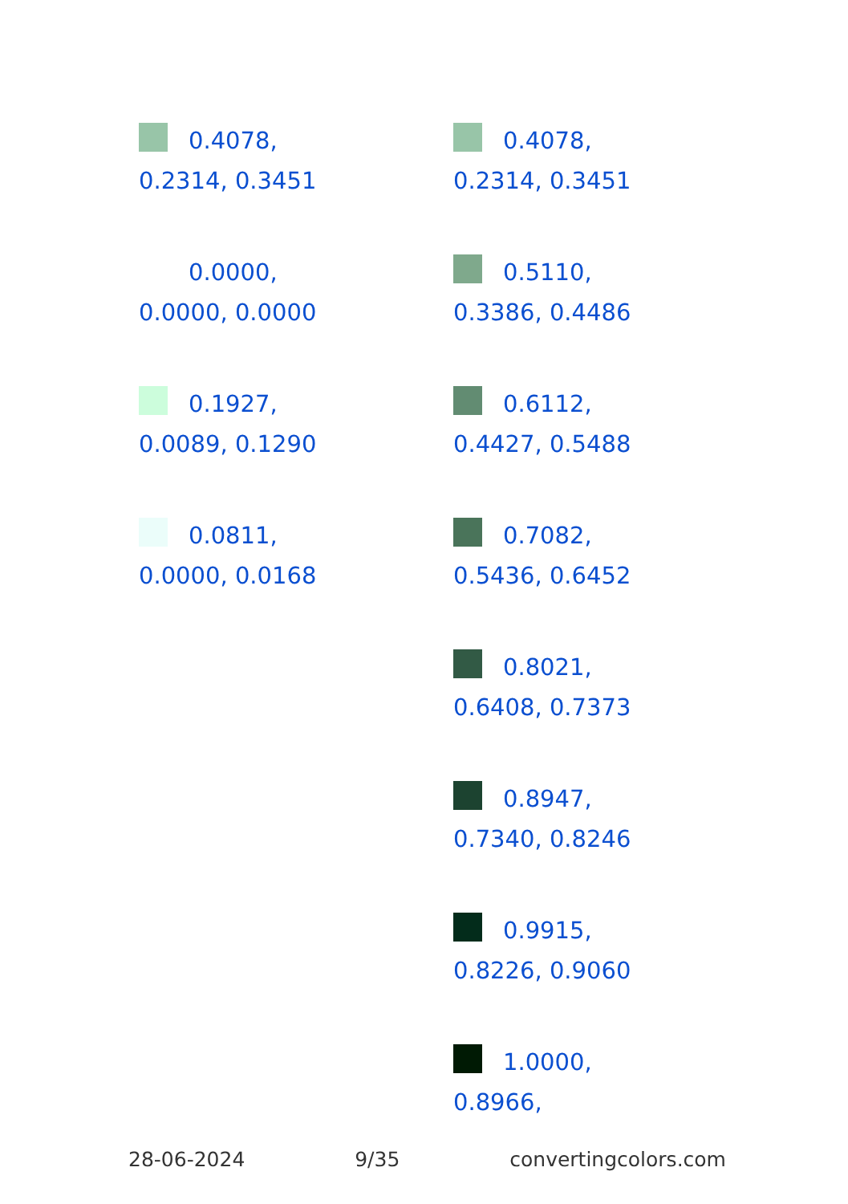0.4078, 0.2314, 0.3451
0.0000, 0.0000, 0.0000
0.1927, 0.0089, 0.1290
0.0811, 0.0000, 0.0168
0.4078, 0.2314, 0.3451
0.5110, 0.3386, 0.4486
0.6112, 0.4427, 0.5488
0.7082, 0.5436, 0.6452
0.8021, 0.6408, 0.7373
0.8947, 0.7340, 0.8246
0.9915, 0.8226, 0.9060
1.0000, 0.8966,
28-06-2024 9/35 convertingcolors.com